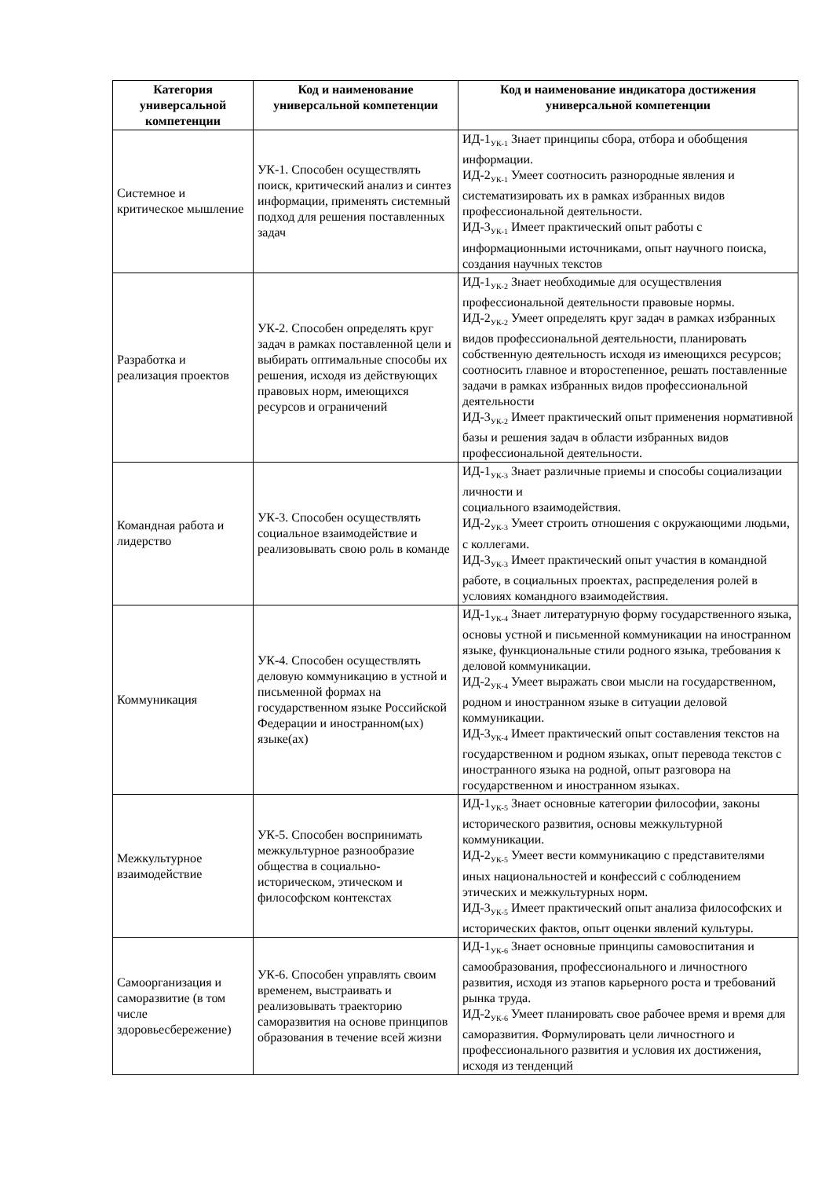| Категория универсальной компетенции | Код и наименование универсальной компетенции | Код и наименование индикатора достижения универсальной компетенции |
| --- | --- | --- |
| Системное и критическое мышление | УК-1. Способен осуществлять поиск, критический анализ и синтез информации, применять системный подход для решения поставленных задач | ИД-1<sub>УК-1</sub> Знает принципы сбора, отбора и обобщения информации. ИД-2<sub>УК-1</sub> Умеет соотносить разнородные явления и систематизировать их в рамках избранных видов профессиональной деятельности. ИД-3<sub>УК-1</sub> Имеет практический опыт работы с информационными источниками, опыт научного поиска, создания научных текстов |
| Разработка и реализация проектов | УК-2. Способен определять круг задач в рамках поставленной цели и выбирать оптимальные способы их решения, исходя из действующих правовых норм, имеющихся ресурсов и ограничений | ИД-1<sub>УК-2</sub> Знает необходимые для осуществления профессиональной деятельности правовые нормы. ИД-2<sub>УК-2</sub> Умеет определять круг задач в рамках избранных видов профессиональной деятельности, планировать собственную деятельность исходя из имеющихся ресурсов; соотносить главное и второстепенное, решать поставленные задачи в рамках избранных видов профессиональной деятельности ИД-3<sub>УК-2</sub> Имеет практический опыт применения нормативной базы и решения задач в области избранных видов профессиональной деятельности. |
| Командная работа и лидерство | УК-3. Способен осуществлять социальное взаимодействие и реализовывать свою роль в команде | ИД-1<sub>УК-3</sub> Знает различные приемы и способы социализации личности и социального взаимодействия. ИД-2<sub>УК-3</sub> Умеет строить отношения с окружающими людьми, с коллегами. ИД-3<sub>УК-3</sub> Имеет практический опыт участия в командной работе, в социальных проектах, распределения ролей в условиях командного взаимодействия. |
| Коммуникация | УК-4. Способен осуществлять деловую коммуникацию в устной и письменной формах на государственном языке Российской Федерации и иностранном(ых) языке(ах) | ИД-1<sub>УК-4</sub> Знает литературную форму государственного языка, основы устной и письменной коммуникации на иностранном языке, функциональные стили родного языка, требования к деловой коммуникации. ИД-2<sub>УК-4</sub> Умеет выражать свои мысли на государственном, родном и иностранном языке в ситуации деловой коммуникации. ИД-3<sub>УК-4</sub> Имеет практический опыт составления текстов на государственном и родном языках, опыт перевода текстов с иностранного языка на родной, опыт разговора на государственном и иностранном языках. |
| Межкультурное взаимодействие | УК-5. Способен воспринимать межкультурное разнообразие общества в социально-историческом, этическом и философском контекстах | ИД-1<sub>УК-5</sub> Знает основные категории философии, законы исторического развития, основы межкультурной коммуникации. ИД-2<sub>УК-5</sub> Умеет вести коммуникацию с представителями иных национальностей и конфессий с соблюдением этических и межкультурных норм. ИД-3<sub>УК-5</sub> Имеет практический опыт анализа философских и исторических фактов, опыт оценки явлений культуры. |
| Самоорганизация и саморазвитие (в том числе здоровьесбережение) | УК-6. Способен управлять своим временем, выстраивать и реализовывать траекторию саморазвития на основе принципов образования в течение всей жизни | ИД-1<sub>УК-6</sub> Знает основные принципы самовоспитания и самообразования, профессионального и личностного развития, исходя из этапов карьерного роста и требований рынка труда. ИД-2<sub>УК-6</sub> Умеет планировать свое рабочее время и время для саморазвития. Формулировать цели личностного и профессионального развития и условия их достижения, исходя из тенденций |